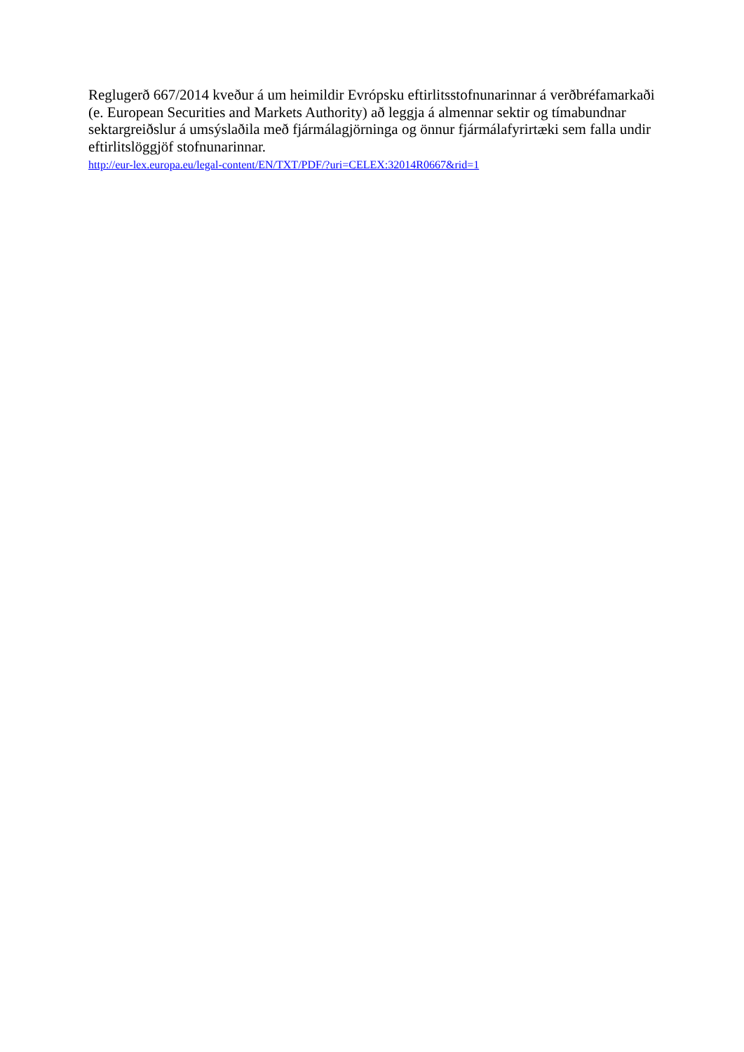Reglugerð 667/2014 kveður á um heimildir Evrópsku eftirlitsstofnunarinnar á verðbréfamarkaði (e. European Securities and Markets Authority) að leggja á almennar sektir og tímabundnar sektargreiðslur á umsýslaðila með fjármálagjörninga og önnur fjármálafyrirtæki sem falla undir eftirlitslöggjöf stofnunarinnar.
http://eur-lex.europa.eu/legal-content/EN/TXT/PDF/?uri=CELEX:32014R0667&rid=1